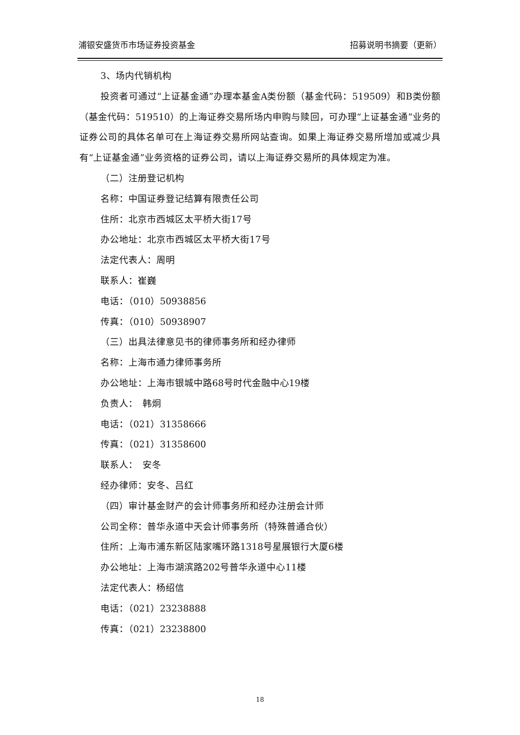浦银安盛货币市场证券投资基金 招募说明书摘要（更新）
3、场内代销机构
投资者可通过“上证基金通”办理本基金A类份额（基金代码：519509）和B类份额（基金代码：519510）的上海证券交易所场内申购与赎回，可办理“上证基金通”业务的证券公司的具体名单可在上海证券交易所网站查询。如果上海证券交易所增加或减少具有“上证基金通”业务资格的证券公司，请以上海证券交易所的具体规定为准。
（二）注册登记机构
名称：中国证券登记结算有限责任公司
住所：北京市西城区太平桥大街17号
办公地址：北京市西城区太平桥大街17号
法定代表人：周明
联系人：崔巍
电话：（010）50938856
传真：（010）50938907
（三）出具法律意见书的律师事务所和经办律师
名称：上海市通力律师事务所
办公地址：上海市银城中路68号时代金融中心19楼
负责人：　韩炯
电话：（021）31358666
传真：（021）31358600
联系人：　安冬
经办律师：安冬、吕红
（四）审计基金财产的会计师事务所和经办注册会计师
公司全称：普华永道中天会计师事务所（特殊普通合伙）
住所：上海市浦东新区陆家嘴环路1318号星展银行大厦6楼
办公地址：上海市湖滨路202号普华永道中心11楼
法定代表人：杨绍信
电话：（021）23238888
传真：（021）23238800
18